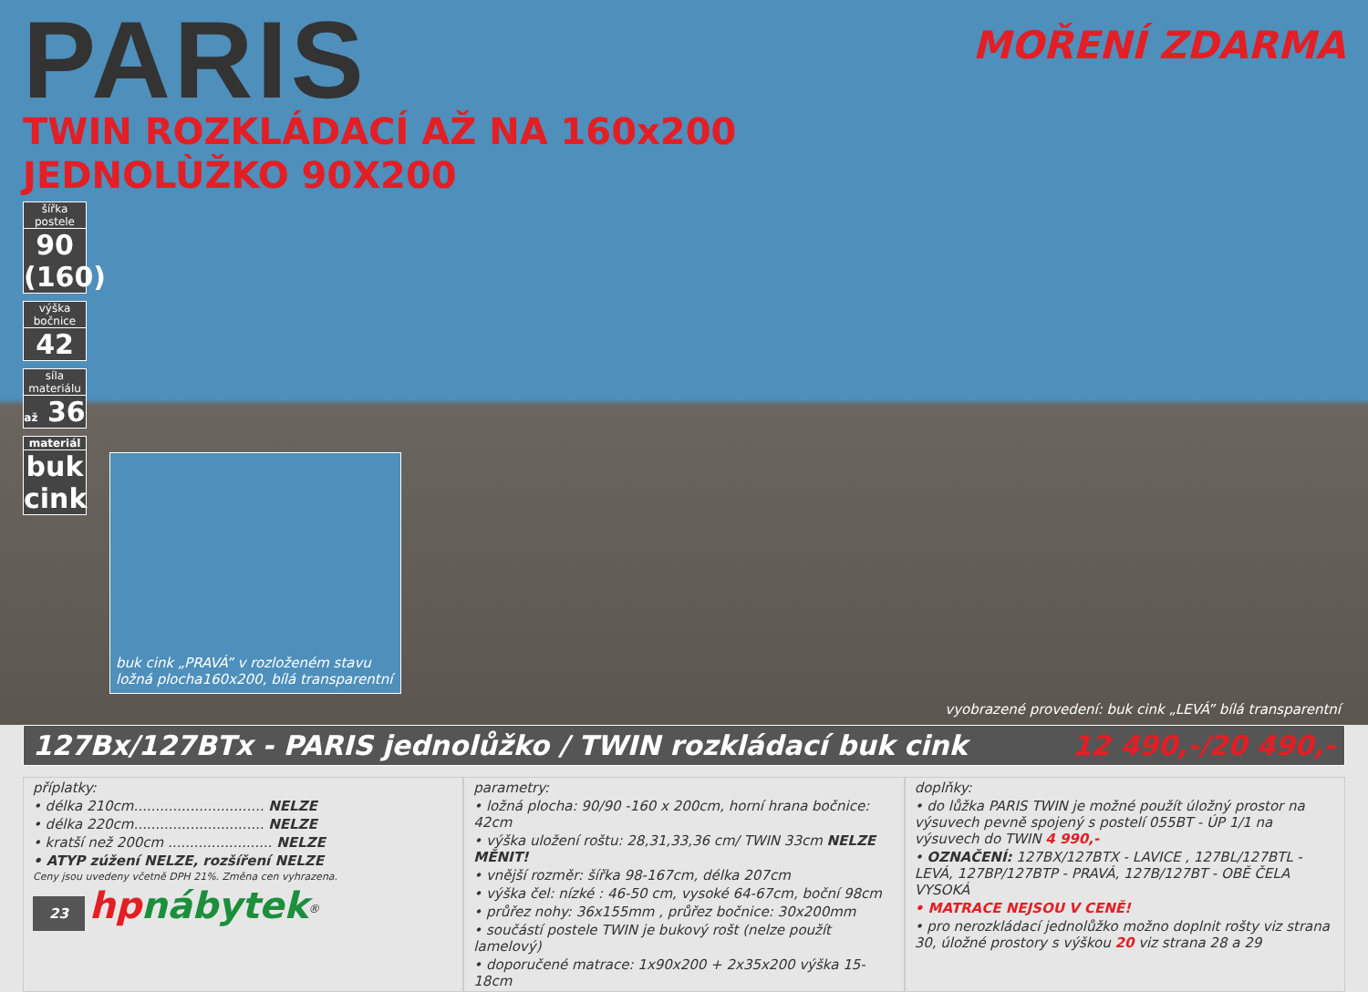MOŘENÍ ZDARMA
PARIS
TWIN ROZKLÁDACÍ AŽ NA 160x200
JEDNOLÙŽKO 90X200
šířka postele
90 (160)
výška bočnice
42
síla materiálu
až 36
materiál
buk cink
buk cink „PRAVÁ” v rozloženém stavu
ložná plocha160x200, bílá transparentní
vyobrazené provedení: buk cink „LEVÁ” bílá transparentní
127Bx/127BTx - PARIS jednolůžko / TWIN rozkládací buk cink 12 490,-/20 490,-
příplatky:
• délka 210cm.............................. NELZE
• délka 220cm.............................. NELZE
• kratší než 200cm ........................ NELZE
• ATYP zúžení NELZE, rozšíření NELZE
Ceny jsou uvedeny včetně DPH 21%. Změna cen vyhrazena.
23 hpnábytek<sup>®</sup>
parametry:
• ložná plocha: 90/90 -160 x 200cm, horní hrana bočnice: 42cm
• výška uložení roštu: 28,31,33,36 cm/ TWIN 33cm NELZE MĚNIT!
• vnější rozměr: šířka 98-167cm, délka 207cm
• výška čel: nízké : 46-50 cm, vysoké 64-67cm, boční 98cm
• průřez nohy: 36x155mm , průřez bočnice: 30x200mm
• součástí postele TWIN je bukový rošt (nelze použít lamelový)
• doporučené matrace: 1x90x200 + 2x35x200 výška 15-18cm
doplňky:
• do lůžka PARIS TWIN je možné použít úložný prostor na výsuvech pevně spojený s postelí 055BT - ÚP 1/1 na výsuvech do TWIN 4 990,-
• OZNAČENÍ: 127BX/127BTX - LAVICE , 127BL/127BTL - LEVÁ, 127BP/127BTP - PRAVÁ, 127B/127BT - OBĚ ČELA VYSOKÁ
• MATRACE NEJSOU V CENĚ!
• pro nerozkládací jednolůžko možno doplnit rošty viz strana 30, úložné prostory s výškou 20 viz strana 28 a 29